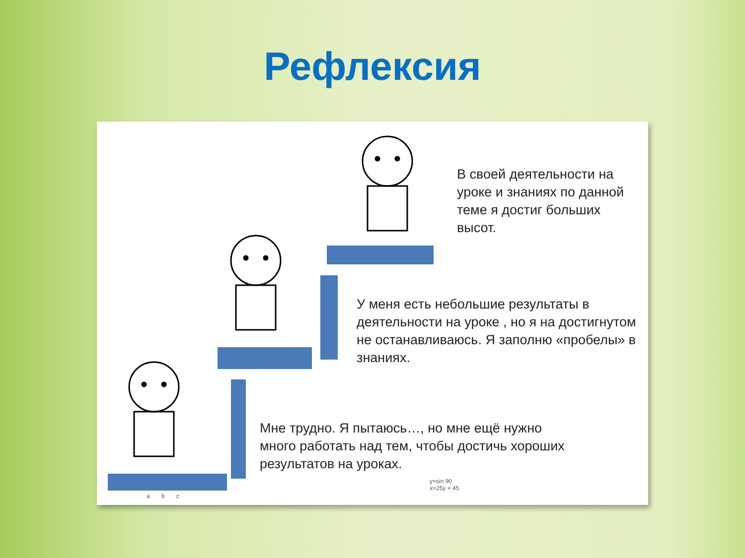Рефлексия
В своей деятельности на уроке и знаниях по данной теме я достиг больших высот.
У меня есть небольшие результаты в деятельности на уроке , но я на достигнутом не останавливаюсь. Я заполню «пробелы» в знаниях.
Мне трудно. Я пытаюсь…, но мне ещё нужно много работать над тем, чтобы достичь хороших результатов на уроках.
a b c
y=sin 90
x=25y + 45